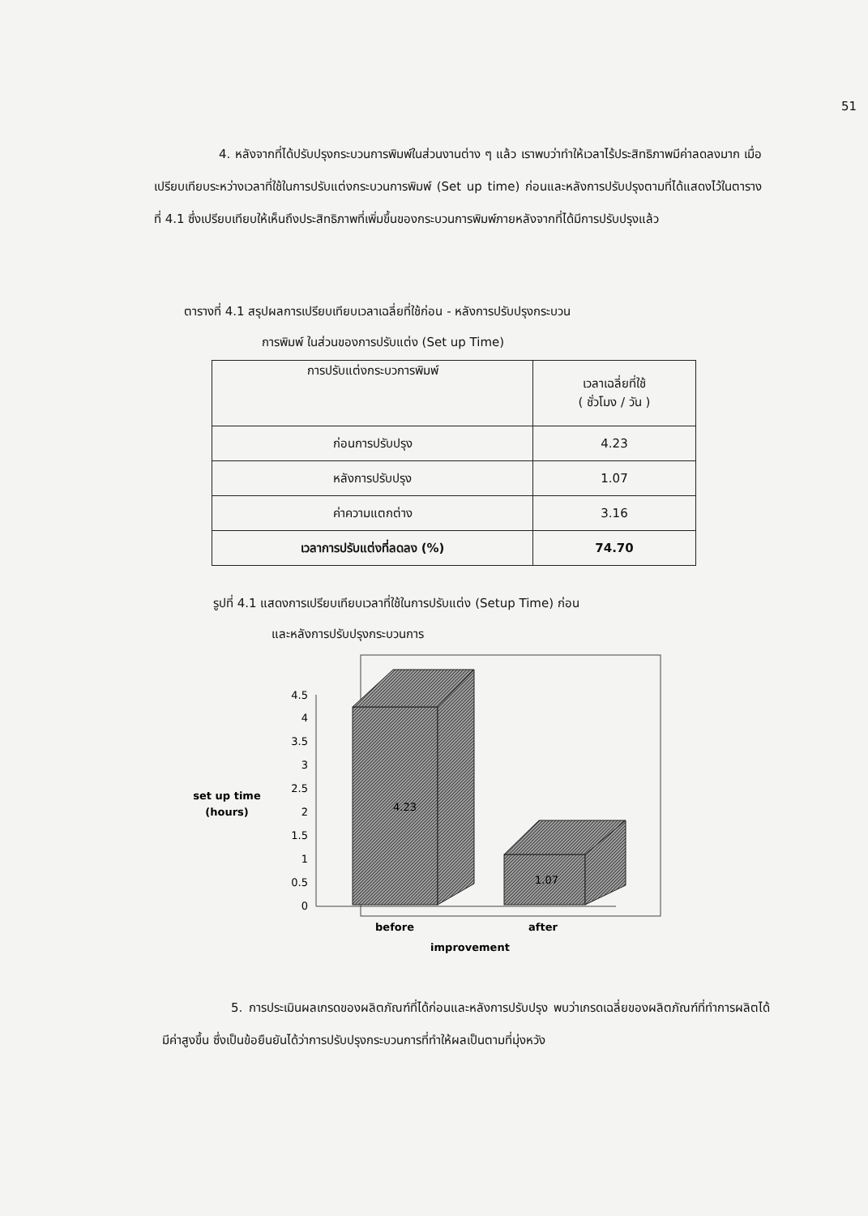51
4. หลังจากที่ได้ปรับปรุงกระบวนการพิมพ์ในส่วนงานต่าง ๆ แล้ว เราพบว่าทำให้เวลาไร้ประสิทธิภาพมีค่าลดลงมาก เมื่อเปรียบเทียบระหว่างเวลาที่ใช้ในการปรับแต่งกระบวนการพิมพ์ (Set up time) ก่อนและหลังการปรับปรุงตามที่ได้แสดงไว้ในตารางที่ 4.1 ซึ่งเปรียบเทียบให้เห็นถึงประสิทธิภาพที่เพิ่มขึ้นของกระบวนการพิมพ์ภายหลังจากที่ได้มีการปรับปรุงแล้ว
ตารางที่ 4.1 สรุปผลการเปรียบเทียบเวลาเฉลี่ยที่ใช้ก่อน - หลังการปรับปรุงกระบวน
การพิมพ์ ในส่วนของการปรับแต่ง (Set up Time)
| การปรับแต่งกระบวการพิมพ์ | เวลาเฉลี่ยที่ใช้ ( ชั่วโมง / วัน ) |
| ก่อนการปรับปรุง | 4.23 |
| หลังการปรับปรุง | 1.07 |
| ค่าความแตกต่าง | 3.16 |
| เวลาการปรับแต่งที่ลดลง (%) | 74.70 |
รูปที่ 4.1 แสดงการเปรียบเทียบเวลาที่ใช้ในการปรับแต่ง (Setup Time) ก่อน
และหลังการปรับปรุงกระบวนการ
4.5
4
3.5
3
2.5
2
1.5
1
0.5
0
4.23
1.07
set up time
(hours)
before
after
improvement
5. การประเมินผลเกรดของผลิตภัณฑ์ที่ได้ก่อนและหลังการปรับปรุง พบว่าเกรดเฉลี่ยของผลิตภัณฑ์ที่ทำการผลิตได้มีค่าสูงขึ้น ซึ่งเป็นข้อยืนยันได้ว่าการปรับปรุงกระบวนการที่ทำให้ผลเป็นตามที่มุ่งหวัง